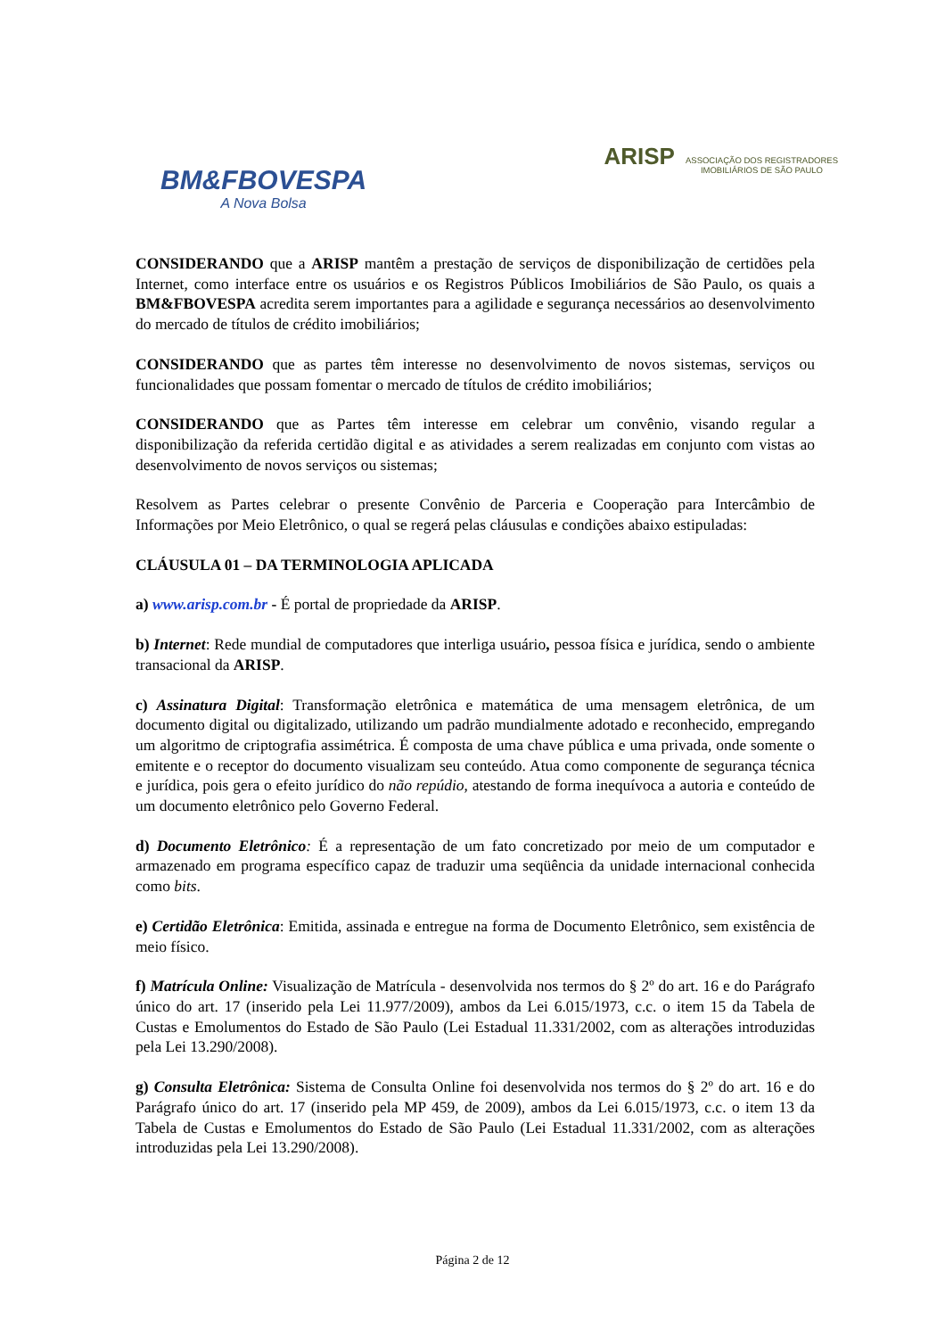BM&FBOVESPA
A Nova Bolsa
ARISP ASSOCIAÇÃO DOS REGISTRADORES
IMOBILIÁRIOS DE SÃO PAULO
CONSIDERANDO que a ARISP mantêm a prestação de serviços de disponibilização de certidões pela Internet, como interface entre os usuários e os Registros Públicos Imobiliários de São Paulo, os quais a BM&FBOVESPA acredita serem importantes para a agilidade e segurança necessários ao desenvolvimento do mercado de títulos de crédito imobiliários;
CONSIDERANDO que as partes têm interesse no desenvolvimento de novos sistemas, serviços ou funcionalidades que possam fomentar o mercado de títulos de crédito imobiliários;
CONSIDERANDO que as Partes têm interesse em celebrar um convênio, visando regular a disponibilização da referida certidão digital e as atividades a serem realizadas em conjunto com vistas ao desenvolvimento de novos serviços ou sistemas;
Resolvem as Partes celebrar o presente Convênio de Parceria e Cooperação para Intercâmbio de Informações por Meio Eletrônico, o qual se regerá pelas cláusulas e condições abaixo estipuladas:
CLÁUSULA 01 – DA TERMINOLOGIA APLICADA
a) www.arisp.com.br - É portal de propriedade da ARISP.
b) Internet: Rede mundial de computadores que interliga usuário, pessoa física e jurídica, sendo o ambiente transacional da ARISP.
c) Assinatura Digital: Transformação eletrônica e matemática de uma mensagem eletrônica, de um documento digital ou digitalizado, utilizando um padrão mundialmente adotado e reconhecido, empregando um algoritmo de criptografia assimétrica. É composta de uma chave pública e uma privada, onde somente o emitente e o receptor do documento visualizam seu conteúdo. Atua como componente de segurança técnica e jurídica, pois gera o efeito jurídico do não repúdio, atestando de forma inequívoca a autoria e conteúdo de um documento eletrônico pelo Governo Federal.
d) Documento Eletrônico: É a representação de um fato concretizado por meio de um computador e armazenado em programa específico capaz de traduzir uma seqüência da unidade internacional conhecida como bits.
e) Certidão Eletrônica: Emitida, assinada e entregue na forma de Documento Eletrônico, sem existência de meio físico.
f) Matrícula Online: Visualização de Matrícula - desenvolvida nos termos do § 2º do art. 16 e do Parágrafo único do art. 17 (inserido pela Lei 11.977/2009), ambos da Lei 6.015/1973, c.c. o item 15 da Tabela de Custas e Emolumentos do Estado de São Paulo (Lei Estadual 11.331/2002, com as alterações introduzidas pela Lei 13.290/2008).
g) Consulta Eletrônica: Sistema de Consulta Online foi desenvolvida nos termos do § 2º do art. 16 e do Parágrafo único do art. 17 (inserido pela MP 459, de 2009), ambos da Lei 6.015/1973, c.c. o item 13 da Tabela de Custas e Emolumentos do Estado de São Paulo (Lei Estadual 11.331/2002, com as alterações introduzidas pela Lei 13.290/2008).
Página 2 de 12